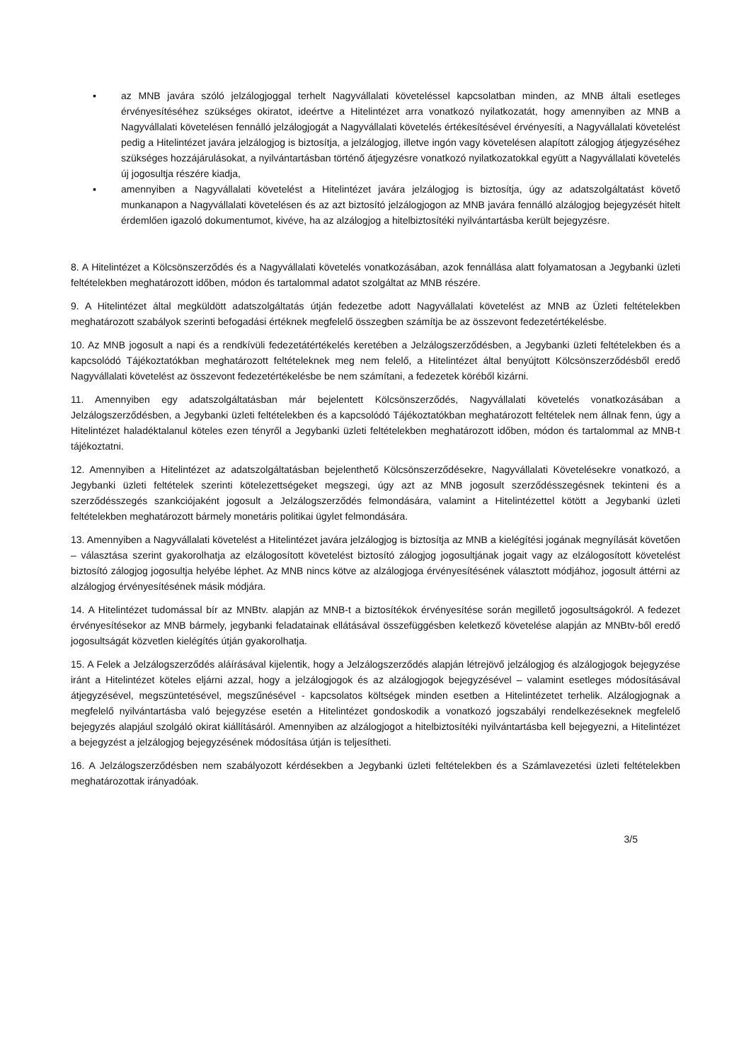▪ az MNB javára szóló jelzálogjoggal terhelt Nagyvállalati követeléssel kapcsolatban minden, az MNB általi esetleges érvényesítéséhez szükséges okiratot, ideértve a Hitelintézet arra vonatkozó nyilatkozatát, hogy amennyiben az MNB a Nagyvállalati követelésen fennálló jelzálogjogát a Nagyvállalati követelés értékesítésével érvényesíti, a Nagyvállalati követelést pedig a Hitelintézet javára jelzálogjog is biztosítja, a jelzálogjog, illetve ingón vagy követelésen alapított zálogjog átjegyzéséhez szükséges hozzájárulásokat, a nyilvántartásban történő átjegyzésre vonatkozó nyilatkozatokkal együtt a Nagyvállalati követelés új jogosultja részére kiadja,
▪ amennyiben a Nagyvállalati követelést a Hitelintézet javára jelzálogjog is biztosítja, úgy az adatszolgáltatást követő munkanapon a Nagyvállalati követelésen és az azt biztosító jelzálogjogon az MNB javára fennálló alzálogjog bejegyzését hitelt érdemlően igazoló dokumentumot, kivéve, ha az alzálogjog a hitelbiztosítéki nyilvántartásba került bejegyzésre.
8. A Hitelintézet a Kölcsönszerződés és a Nagyvállalati követelés vonatkozásában, azok fennállása alatt folyamatosan a Jegybanki üzleti feltételekben meghatározott időben, módon és tartalommal adatot szolgáltat az MNB részére.
9. A Hitelintézet által megküldött adatszolgáltatás útján fedezetbe adott Nagyvállalati követelést az MNB az Üzleti feltételekben meghatározott szabályok szerinti befogadási értéknek megfelelő összegben számítja be az összevont fedezetértékelésbe.
10. Az MNB jogosult a napi és a rendkívüli fedezetátértékelés keretében a Jelzálogszerződésben, a Jegybanki üzleti feltételekben és a kapcsolódó Tájékoztatókban meghatározott feltételeknek meg nem felelő, a Hitelintézet által benyújtott Kölcsönszerződésből eredő Nagyvállalati követelést az összevont fedezetértékelésbe be nem számítani, a fedezetek köréből kizárni.
11. Amennyiben egy adatszolgáltatásban már bejelentett Kölcsönszerződés, Nagyvállalati követelés vonatkozásában a Jelzálogszerződésben, a Jegybanki üzleti feltételekben és a kapcsolódó Tájékoztatókban meghatározott feltételek nem állnak fenn, úgy a Hitelintézet haladéktalanul köteles ezen tényről a Jegybanki üzleti feltételekben meghatározott időben, módon és tartalommal az MNB-t tájékoztatni.
12. Amennyiben a Hitelintézet az adatszolgáltatásban bejelenthető Kölcsönszerződésekre, Nagyvállalati Követelésekre vonatkozó, a Jegybanki üzleti feltételek szerinti kötelezettségeket megszegi, úgy azt az MNB jogosult szerződésszegésnek tekinteni és a szerződésszegés szankciójaként jogosult a Jelzálogszerződés felmondására, valamint a Hitelintézettel kötött a Jegybanki üzleti feltételekben meghatározott bármely monetáris politikai ügylet felmondására.
13. Amennyiben a Nagyvállalati követelést a Hitelintézet javára jelzálogjog is biztosítja az MNB a kielégítési jogának megnyílását követően – választása szerint gyakorolhatja az elzálogosított követelést biztosító zálogjog jogosultjának jogait vagy az elzálogosított követelést biztosító zálogjog jogosultja helyébe léphet. Az MNB nincs kötve az alzálogjoga érvényesítésének választott módjához, jogosult áttérni az alzálogjog érvényesítésének másik módjára.
14. A Hitelintézet tudomással bír az MNBtv. alapján az MNB-t a biztosítékok érvényesítése során megillető jogosultságokról. A fedezet érvényesítésekor az MNB bármely, jegybanki feladatainak ellátásával összefüggésben keletkező követelése alapján az MNBtv-ből eredő jogosultságát közvetlen kielégítés útján gyakorolhatja.
15. A Felek a Jelzálogszerződés aláírásával kijelentik, hogy a Jelzálogszerződés alapján létrejövő jelzálogjog és alzálogjogok bejegyzése iránt a Hitelintézet köteles eljárni azzal, hogy a jelzálogjogok és az alzálogjogok bejegyzésével – valamint esetleges módosításával átjegyzésével, megszüntetésével, megszűnésével - kapcsolatos költségek minden esetben a Hitelintézetet terhelik. Alzálogjognak a megfelelő nyilvántartásba való bejegyzése esetén a Hitelintézet gondoskodik a vonatkozó jogszabályi rendelkezéseknek megfelelő bejegyzés alapjául szolgáló okirat kiállításáról. Amennyiben az alzálogjogot a hitelbiztosítéki nyilvántartásba kell bejegyezni, a Hitelintézet a bejegyzést a jelzálogjog bejegyzésének módosítása útján is teljesítheti.
16. A Jelzálogszerződésben nem szabályozott kérdésekben a Jegybanki üzleti feltételekben és a Számlavezetési üzleti feltételekben meghatározottak irányadóak.
3/5